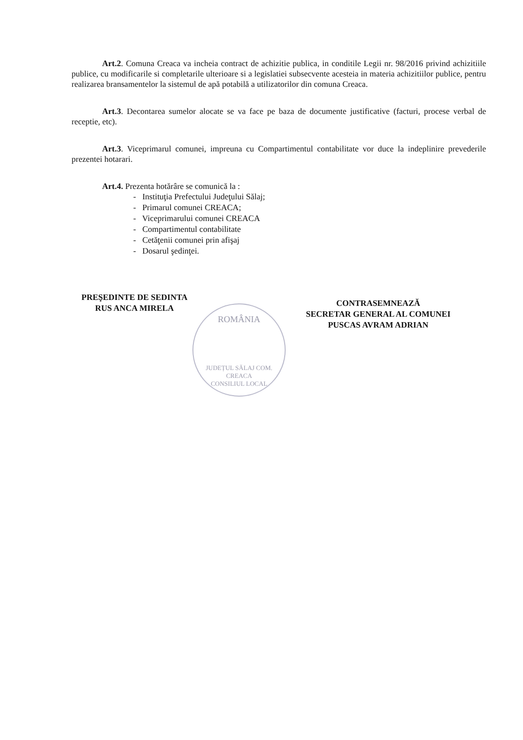Art.2. Comuna Creaca va incheia contract de achizitie publica, in conditile Legii nr. 98/2016 privind achizitiile publice, cu modificarile si completarile ulterioare si a legislatiei subsecvente acesteia in materia achizitiilor publice, pentru realizarea bransamentelor la sistemul de apă potabilă a utilizatorilor din comuna Creaca.
Art.3. Decontarea sumelor alocate se va face pe baza de documente justificative (facturi, procese verbal de receptie, etc).
Art.3. Viceprimarul comunei, impreuna cu Compartimentul contabilitate vor duce la indeplinire prevederile prezentei hotarari.
Art.4. Prezenta hotărâre se comunică la :
- Instituţia Prefectului Judeţului Sălaj;
- Primarul comunei CREACA;
- Viceprimarului comunei CREACA
- Compartimentul contabilitate
- Cetăţenii comunei prin afişaj
- Dosarul şedinţei.
PREŞEDINTE DE SEDINTA
RUS ANCA MIRELA
ROMÂNIA
JUDEȚUL SĂLAJ COM. CREACA
CONSILIUL LOCAL
CONTRASEMNEAZĂ
SECRETAR GENERAL AL COMUNEI
PUSCAS AVRAM ADRIAN